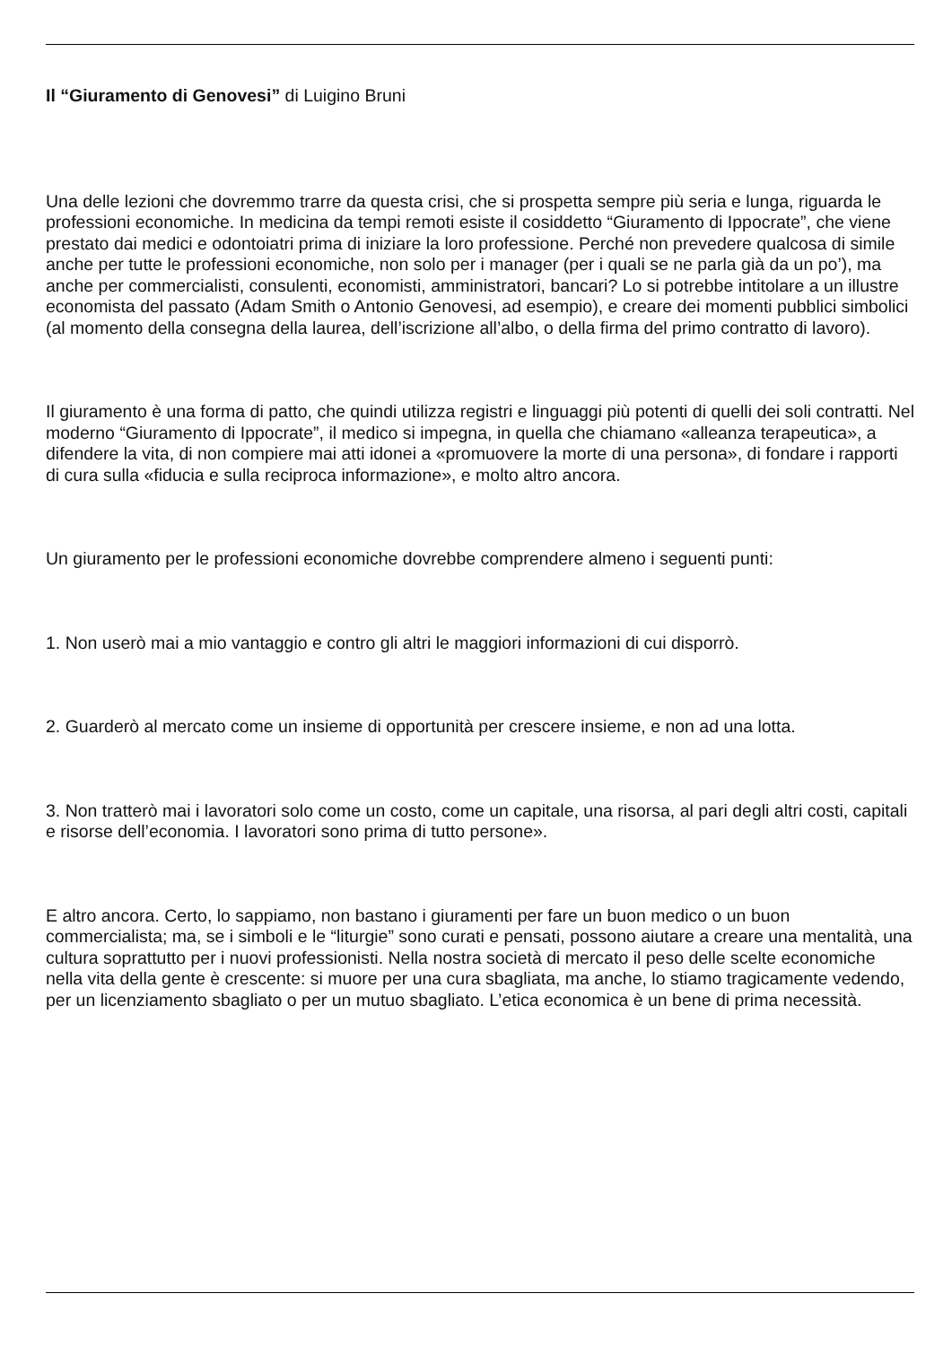Il “Giuramento di Genovesi” di Luigino Bruni
Una delle lezioni che dovremmo trarre da questa crisi, che si prospetta sempre più seria e lunga, riguarda le professioni economiche. In medicina da tempi remoti esiste il cosiddetto “Giuramento di Ippocrate”, che viene prestato dai medici e odontoiatri prima di iniziare la loro professione. Perché non prevedere qualcosa di simile anche per tutte le professioni economiche, non solo per i manager (per i quali se ne parla già da un po’), ma anche per commercialisti, consulenti, economisti, amministratori, bancari? Lo si potrebbe intitolare a un illustre economista del passato (Adam Smith o Antonio Genovesi, ad esempio), e creare dei momenti pubblici simbolici (al momento della consegna della laurea, dell’iscrizione all’albo, o della firma del primo contratto di lavoro).
Il giuramento è una forma di patto, che quindi utilizza registri e linguaggi più potenti di quelli dei soli contratti. Nel moderno “Giuramento di Ippocrate”, il medico si impegna, in quella che chiamano «alleanza terapeutica», a difendere la vita, di non compiere mai atti idonei a «promuovere la morte di una persona», di fondare i rapporti di cura sulla «fiducia e sulla reciproca informazione», e molto altro ancora.
Un giuramento per le professioni economiche dovrebbe comprendere almeno i seguenti punti:
1. Non userò mai a mio vantaggio e contro gli altri le maggiori informazioni di cui disporrò.
2. Guarderò al mercato come un insieme di opportunità per crescere insieme, e non ad una lotta.
3. Non tratterò mai i lavoratori solo come un costo, come un capitale, una risorsa, al pari degli altri costi, capitali e risorse dell’economia. I lavoratori sono prima di tutto persone».
E altro ancora. Certo, lo sappiamo, non bastano i giuramenti per fare un buon medico o un buon commercialista; ma, se i simboli e le “liturgie” sono curati e pensati, possono aiutare a creare una mentalità, una cultura soprattutto per i nuovi professionisti. Nella nostra società di mercato il peso delle scelte economiche nella vita della gente è crescente: si muore per una cura sbagliata, ma anche, lo stiamo tragicamente vedendo, per un licenziamento sbagliato o per un mutuo sbagliato. L’etica economica è un bene di prima necessità.